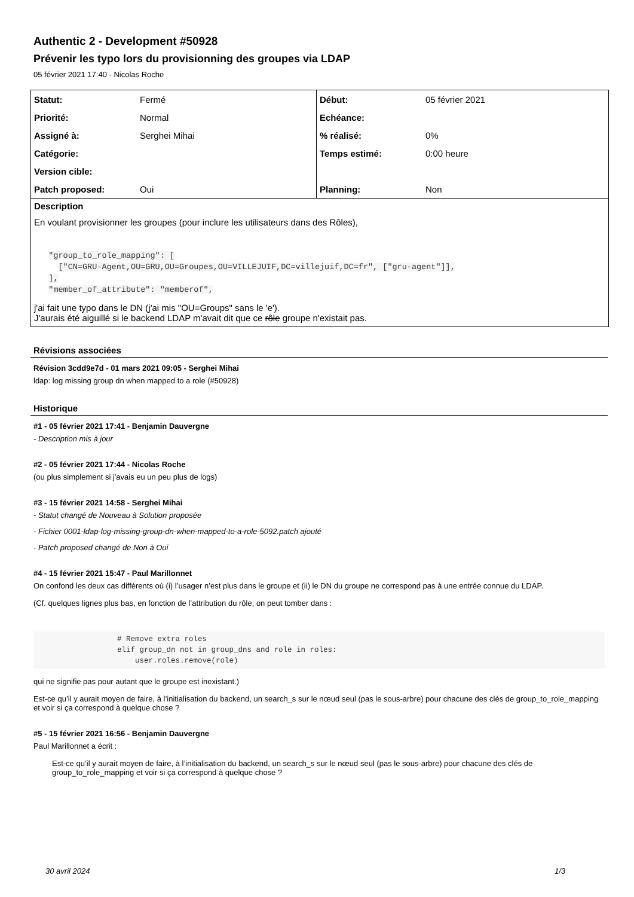Authentic 2 - Development #50928
Prévenir les typo lors du provisionning des groupes via LDAP
05 février 2021 17:40 - Nicolas Roche
| Statut: | Fermé | Début: | 05 février 2021 |
| Priorité: | Normal | Echéance: | |
| Assigné à: | Serghei Mihai | % réalisé: | 0% |
| Catégorie: | | Temps estimé: | 0:00 heure |
| Version cible: | | | |
| Patch proposed: | Oui | Planning: | Non |
Description
En voulant provisionner les groupes (pour inclure les utilisateurs dans des Rôles),
   "group_to_role_mapping": [
     ["CN=GRU-Agent,OU=GRU,OU=Groupes,OU=VILLEJUIF,DC=villejuif,DC=fr", ["gru-agent"]],
   ],
   "member_of_attribute": "memberof",
j'ai fait une typo dans le DN (j'ai mis "OU=Groups" sans le 'e').
J'aurais été aiguillé si le backend LDAP m'avait dit que ce rôle groupe n'existait pas.
Révisions associées
Révision 3cdd9e7d - 01 mars 2021 09:05 - Serghei Mihai
ldap: log missing group dn when mapped to a role (#50928)
Historique
#1 - 05 février 2021 17:41 - Benjamin Dauvergne
- Description mis à jour
#2 - 05 février 2021 17:44 - Nicolas Roche
(ou plus simplement si j'avais eu un peu plus de logs)
#3 - 15 février 2021 14:58 - Serghei Mihai
- Statut changé de Nouveau à Solution proposée
- Fichier 0001-ldap-log-missing-group-dn-when-mapped-to-a-role-5092.patch ajouté
- Patch proposed changé de Non à Oui
#4 - 15 février 2021 15:47 - Paul Marillonnet
On confond les deux cas différents où (i) l’usager n’est plus dans le groupe et (ii) le DN du groupe ne correspond pas à une entrée connue du LDAP.
(Cf. quelques lignes plus bas, en fonction de l’attribution du rôle, on peut tomber dans :
# Remove extra roles elif group_dn not in group_dns and role in roles: user.roles.remove(role)
qui ne signifie pas pour autant que le groupe est inexistant.)
Est-ce qu’il y aurait moyen de faire, à l’initialisation du backend, un search_s sur le nœud seul (pas le sous-arbre) pour chacune des clés de group_to_role_mapping et voir si ça correspond à quelque chose ?
#5 - 15 février 2021 16:56 - Benjamin Dauvergne
Paul Marillonnet a écrit :
Est-ce qu’il y aurait moyen de faire, à l’initialisation du backend, un search_s sur le nœud seul (pas le sous-arbre) pour chacune des clés de group_to_role_mapping et voir si ça correspond à quelque chose ?
30 avril 2024 1/3